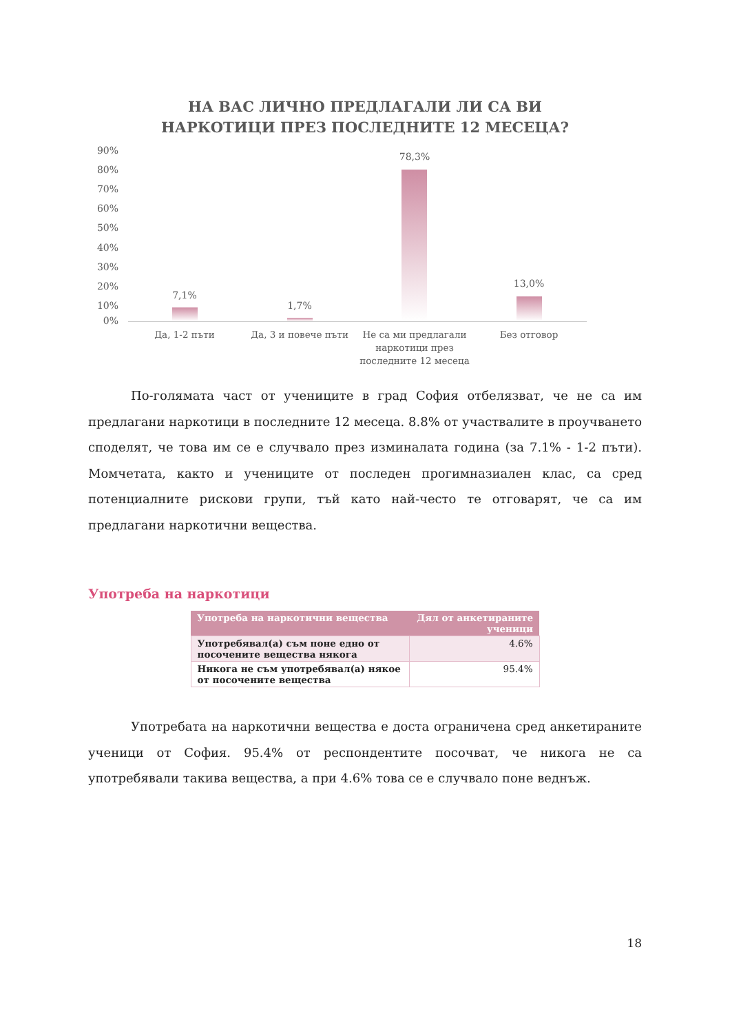НА ВАС ЛИЧНО ПРЕДЛАГАЛИ ЛИ СА ВИ
НАРКОТИЦИ ПРЕЗ ПОСЛЕДНИТЕ 12 МЕСЕЦА?
90%
80%
70%
60%
50%
40%
30%
20%
10%
0%
7,1%
1,7%
78,3%
13,0%
Да, 1-2 пъти Да, 3 и повече пъти
Не са ми предлагали наркотици през последните 12 месеца
Без отговор
По-голямата част от учениците в град София отбелязват, че не са им предлагани наркотици в последните 12 месеца. 8.8% от участвалите в проучването споделят, че това им се е случвало през изминалата година (за 7.1% - 1-2 пъти). Момчетата, както и учениците от последен прогимназиален клас, са сред потенциалните рискови групи, тъй като най-често те отговарят, че са им предлагани наркотични вещества.
Употреба на наркотици
| Употреба на наркотични вещества | Дял от анкетираните ученици |
| --- | --- |
| Употребявал(а) съм поне едно от посочените вещества някога | 4.6% |
| Никога не съм употребявал(а) някое от посочените вещества | 95.4% |
Употребата на наркотични вещества е доста ограничена сред анкетираните ученици от София. 95.4% от респондентите посочват, че никога не са употребявали такива вещества, а при 4.6% това се е случвало поне веднъж.
18